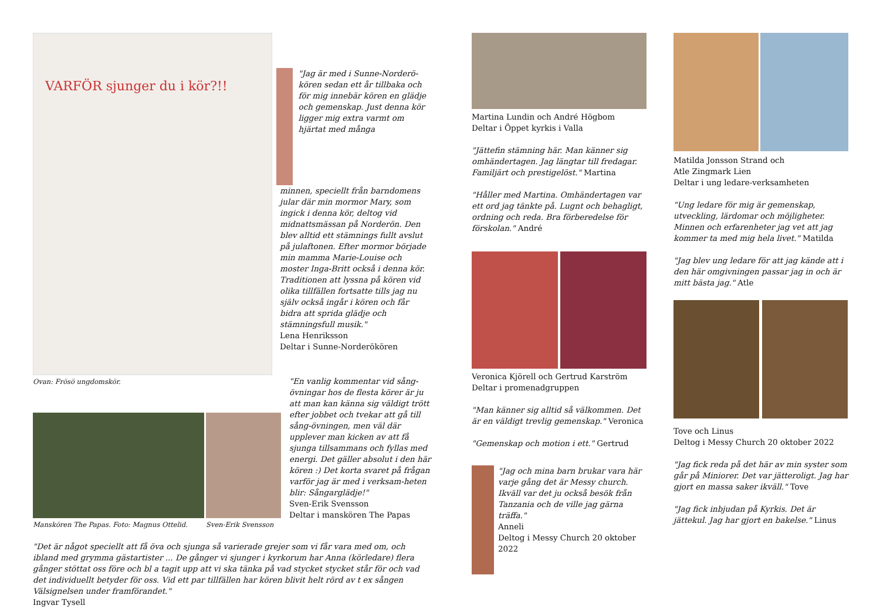VARFÖR sjunger du i kör?!!
Ovan: Frösö ungdomskör.
"Jag är med i Sunne-Norderö-kören sedan ett år tillbaka och för mig innebär kören en glädje och gemenskap. Just denna kör ligger mig extra varmt om hjärtat med många
minnen, speciellt från barndomens jular där min mormor Mary, som ingick i denna kör, deltog vid midnattsmässan på Norderön. Den blev alltid ett stämnings fullt avslut på julaftonen. Efter mormor började min mamma Marie-Louise och moster Inga-Britt också i denna kör. Traditionen att lyssna på kören vid olika tillfällen fortsatte tills jag nu själv också ingår i kören och får bidra att sprida glädje och stämningsfull musik."
Lena Henriksson
Deltar i Sunne-Norderökören
"En vanlig kommentar vid sång-övningar hos de flesta körer är ju att man kan känna sig väldigt trött efter jobbet och tvekar att gå till sång-övningen, men väl där upplever man kicken av att få sjunga tillsammans och fyllas med energi. Det gäller absolut i den här kören :) Det korta svaret på frågan varför jag är med i verksam-heten blir: Sångarglädje!"
Sven-Erik Svensson
Deltar i manskören The Papas
Manskören The Papas. Foto: Magnus Ottelid.
Sven-Erik Svensson
"Det är något speciellt att få öva och sjunga så varierade grejer som vi får vara med om, och ibland med grymma gästartister ... De gånger vi sjunger i kyrkorum har Anna (körledare) flera gånger stöttat oss före och bl a tagit upp att vi ska tänka på vad stycket stycket står för och vad det individuellt betyder för oss. Vid ett par tillfällen har kören blivit helt rörd av t ex sången Välsignelsen under framförandet."
Ingvar Tysell
Martina Lundin och André Högbom
Deltar i Öppet kyrkis i Valla
"Jättefin stämning här. Man känner sig omhändertagen. Jag längtar till fredagar. Familjärt och prestigelöst." Martina
"Håller med Martina. Omhändertagen var ett ord jag tänkte på. Lugnt och behagligt, ordning och reda. Bra förberedelse för förskolan." André
Veronica Kjörell och Gertrud Karström
Deltar i promenadgruppen
"Man känner sig alltid så välkommen. Det är en väldigt trevlig gemenskap." Veronica
"Gemenskap och motion i ett." Gertrud
"Jag och mina barn brukar vara här varje gång det är Messy church. Ikväll var det ju också besök från Tanzania och de ville jag gärna träffa."
Anneli
Deltog i Messy Church 20 oktober 2022
Matilda Jonsson Strand och
Atle Zingmark Lien
Deltar i ung ledare-verksamheten
"Ung ledare för mig är gemenskap, utveckling, lärdomar och möjligheter. Minnen och erfarenheter jag vet att jag kommer ta med mig hela livet." Matilda
"Jag blev ung ledare för att jag kände att i den här omgivningen passar jag in och är mitt bästa jag." Atle
Tove och Linus
Deltog i Messy Church 20 oktober 2022
"Jag fick reda på det här av min syster som går på Miniorer. Det var jätteroligt. Jag har gjort en massa saker ikväll." Tove
"Jag fick inbjudan på Kyrkis. Det är jättekul. Jag har gjort en bakelse." Linus